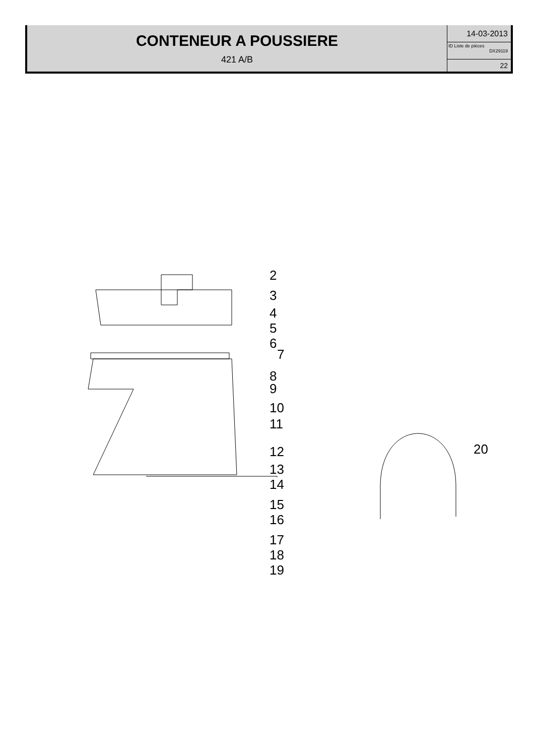CONTENEUR A POUSSIERE
421 A/B
14-03-2013
ID Liste de pièces
DX29119
22
2
3
4
5
6
7
8
9
10
11
12
13
14
15
16
17
18
19
20